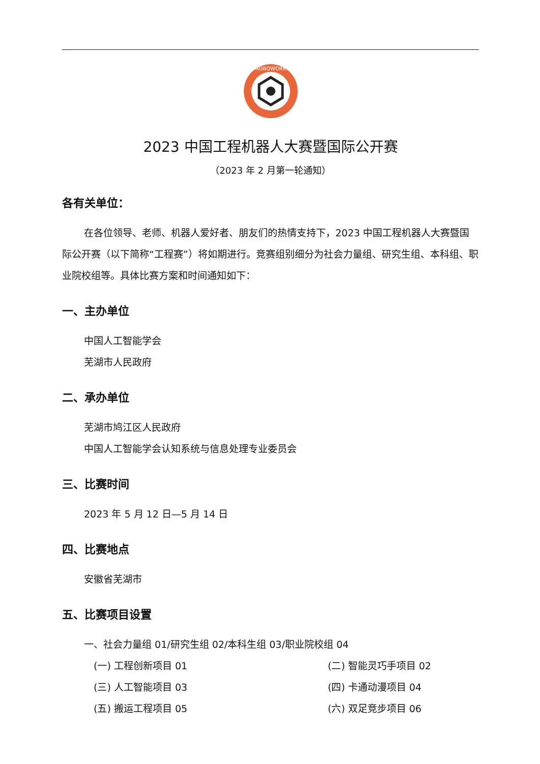ROBOWORK
2023 中国工程机器人大赛暨国际公开赛
（2023 年 2 月第一轮通知）
各有关单位：
在各位领导、老师、机器人爱好者、朋友们的热情支持下，2023 中国工程机器人大赛暨国际公开赛（以下简称“工程赛”）将如期进行。竞赛组别细分为社会力量组、研究生组、本科组、职业院校组等。具体比赛方案和时间通知如下：
一、主办单位
中国人工智能学会
芜湖市人民政府
二、承办单位
芜湖市鸠江区人民政府
中国人工智能学会认知系统与信息处理专业委员会
三、比赛时间
2023 年 5 月 12 日—5 月 14 日
四、比赛地点
安徽省芜湖市
五、比赛项目设置
一、社会力量组 01/研究生组 02/本科生组 03/职业院校组 04
(一) 工程创新项目 01
(二) 智能灵巧手项目 02
(三) 人工智能项目 03
(四) 卡通动漫项目 04
(五) 搬运工程项目 05
(六) 双足竞步项目 06